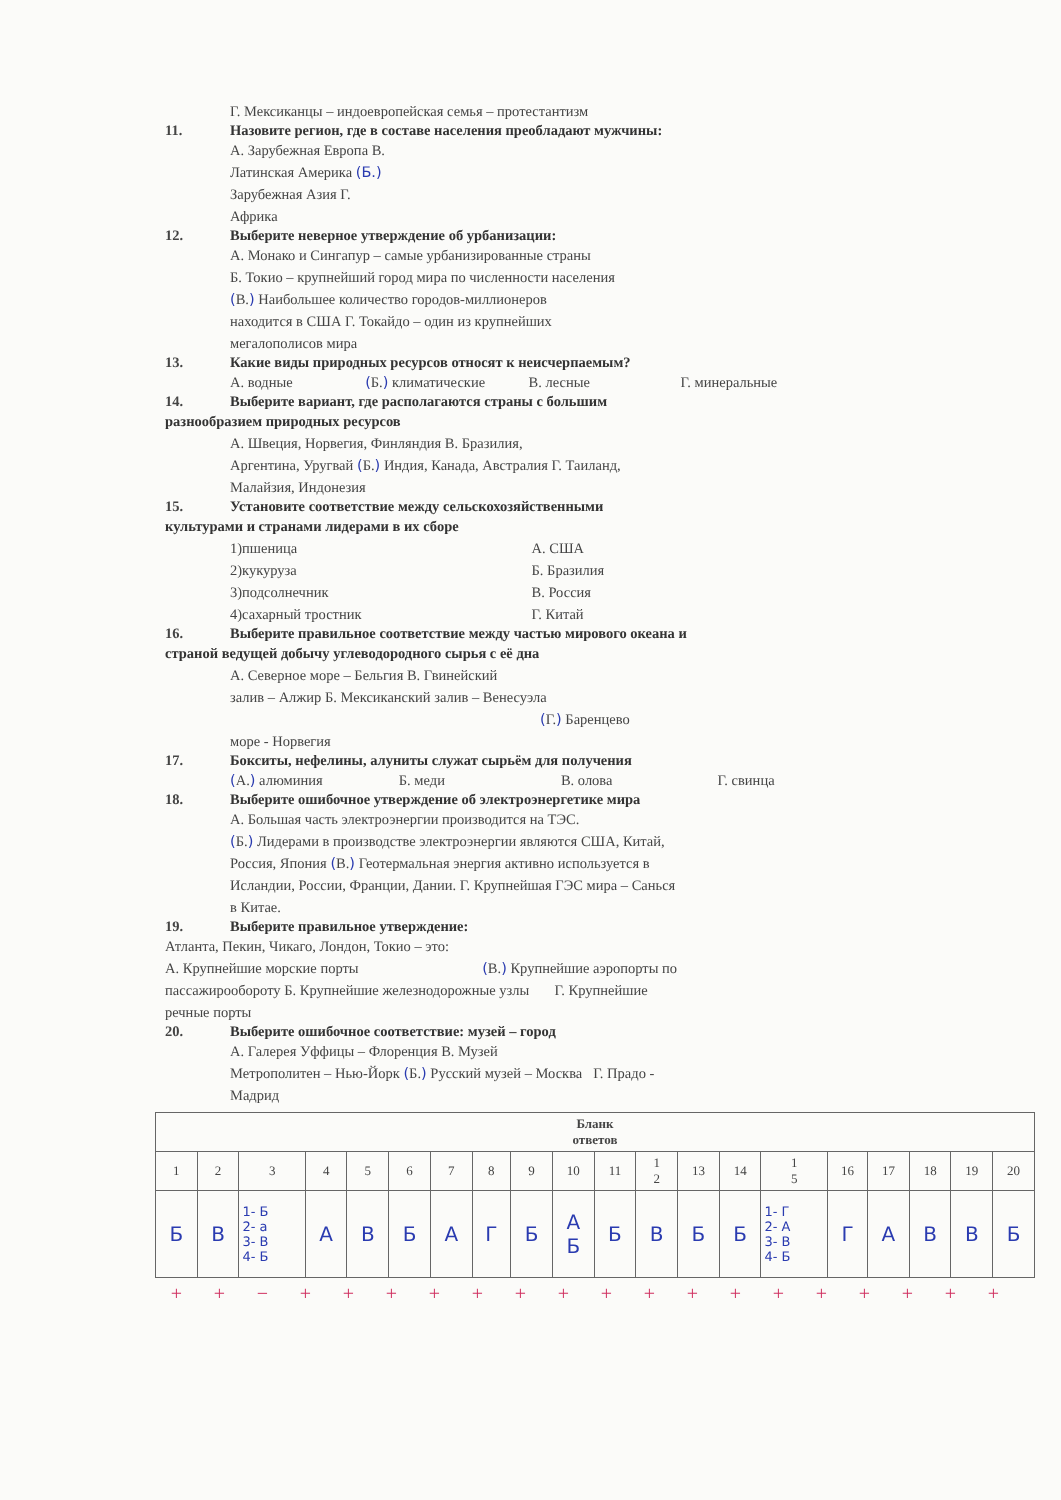Г. Мексиканцы – индоевропейская семья – протестантизм
11. Назовите регион, где в составе населения преобладают мужчины:
А. Зарубежная Европа В.
Латинская Америка (Б.)
Зарубежная Азия Г.
Африка
12. Выберите неверное утверждение об урбанизации:
А. Монако и Сингапур – самые урбанизированные страны
Б. Токио – крупнейший город мира по численности населения
(В.) Наибольшее количество городов-миллионеров
находится в США Г. Токайдо – один из крупнейших
мегалополисов мира
13. Какие виды природных ресурсов относят к неисчерпаемым?
А. водные (Б.) климатические В. лесные Г. минеральные
14. Выберите вариант, где располагаются страны с большим
разнообразием природных ресурсов
А. Швеция, Норвегия, Финляндия В. Бразилия,
Аргентина, Уругвай (Б.) Индия, Канада, Австралия Г. Таиланд,
Малайзия, Индонезия
15. Установите соответствие между сельскохозяйственными
культурами и странами лидерами в их сборе
1)пшеница
2)кукуруза
3)подсолнечник
4)сахарный тростник
А. США
Б. Бразилия
В. Россия
Г. Китай
16. Выберите правильное соответствие между частью мирового океана и
страной ведущей добычу углеводородного сырья с её дна
А. Северное море – Бельгия В. Гвинейский
залив – Алжир Б. Мексиканский залив – Венесуэла
(Г.) Баренцево
море - Норвегия
17. Бокситы, нефелины, алуниты служат сырьём для получения
(А.) алюминия Б. меди В. олова Г. свинца
18. Выберите ошибочное утверждение об электроэнергетике мира
А. Большая часть электроэнергии производится на ТЭС.
(Б.) Лидерами в производстве электроэнергии являются США, Китай,
Россия, Япония (В.) Геотермальная энергия активно используется в
Исландии, России, Франции, Дании. Г. Крупнейшая ГЭС мира – Санься
в Китае.
19. Выберите правильное утверждение:
Атланта, Пекин, Чикаго, Лондон, Токио – это:
А. Крупнейшие морские порты (В.) Крупнейшие аэропорты по
пассажирообороту Б. Крупнейшие железнодорожные узлы Г. Крупнейшие
речные порты
20. Выберите ошибочное соответствие: музей – город
А. Галерея Уффицы – Флоренция В. Музей
Метрополитен – Нью-Йорк (Б.) Русский музей – Москва Г. Прадо -
Мадрид
| Бланк ответов | | | | | | | | | | | | | | | | | | | |
| --- | --- | --- | --- | --- | --- | --- | --- | --- | --- | --- | --- | --- | --- | --- | --- | --- | --- | --- | --- |
| 1 | 2 | 3 | 4 | 5 | 6 | 7 | 8 | 9 | 10 | 11 | 1 2 | 13 | 14 | 1 5 | 16 | 17 | 18 | 19 | 20 |
| Б | В | 1- Б 2- а 3- В 4- Б | А | В | Б | А | Г | Б | А Б | Б | В | Б | Б | 1- Г 2- А 3- В 4- Б | Г | А | В | В | Б |
+ + − + + + + + + + + + + + + + + + + +